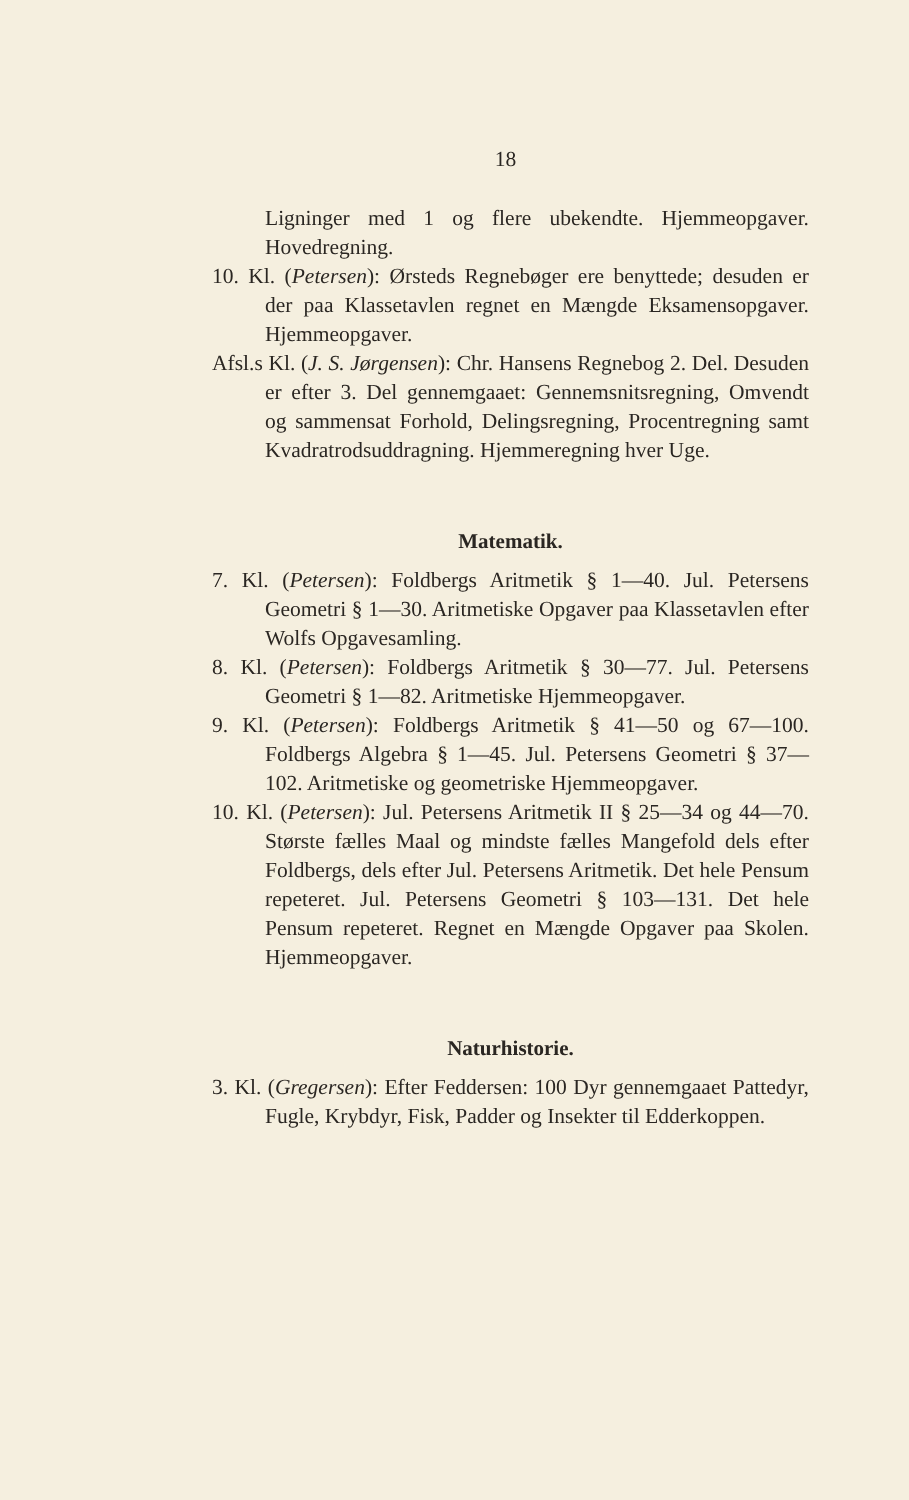18
Ligninger med 1 og flere ubekendte. Hjemmeopgaver. Hovedregning.
10. Kl. (Petersen): Ørsteds Regnebøger ere benyttede; desuden er der paa Klassetavlen regnet en Mængde Eksamensopgaver. Hjemmeopgaver.
Afsl.s Kl. (J. S. Jørgensen): Chr. Hansens Regnebog 2. Del. Desuden er efter 3. Del gennemgaaet: Gennemsnitsregning, Omvendt og sammensat Forhold, Delingsregning, Procentregning samt Kvadratrodsuddragning. Hjemmeregning hver Uge.
Matematik.
7. Kl. (Petersen): Foldbergs Aritmetik § 1—40. Jul. Petersens Geometri § 1—30. Aritmetiske Opgaver paa Klassetavlen efter Wolfs Opgavesamling.
8. Kl. (Petersen): Foldbergs Aritmetik § 30—77. Jul. Petersens Geometri § 1—82. Aritmetiske Hjemmeopgaver.
9. Kl. (Petersen): Foldbergs Aritmetik § 41—50 og 67—100. Foldbergs Algebra § 1—45. Jul. Petersens Geometri § 37—102. Aritmetiske og geometriske Hjemmeopgaver.
10. Kl. (Petersen): Jul. Petersens Aritmetik II § 25—34 og 44—70. Største fælles Maal og mindste fælles Mangefold dels efter Foldbergs, dels efter Jul. Petersens Aritmetik. Det hele Pensum repeteret. Jul. Petersens Geometri § 103—131. Det hele Pensum repeteret. Regnet en Mængde Opgaver paa Skolen. Hjemmeopgaver.
Naturhistorie.
3. Kl. (Gregersen): Efter Feddersen: 100 Dyr gennemgaaet Pattedyr, Fugle, Krybdyr, Fisk, Padder og Insekter til Edderkoppen.